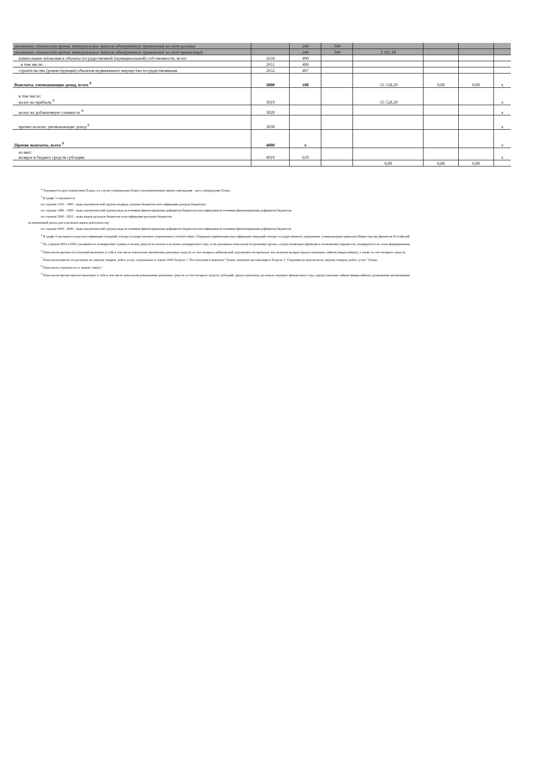| увеличение стоимости прочих материальных запасов однократного применения за счет целевых | | 244 | 349 | | | | |
| увеличение стоимости прочих материальных запасов однократного применения за счет приносящей | | 244 | 349 | 2 161,18 | | | |
| капитальные вложения в объекты государственной (муниципальной) собственности, всего | 2650 | 400 | | | | | |
| в том числе: | 2651 | 406 | | | | | |
| строительство (реконструкция) объектов недвижимого имущества государственными | 2652 | 407 | | | | | |
| Выплаты, уменьшающие доход, всего <sup>8</sup> | 3000 | 100 | | -55 528,20 | 0,00 | 0,00 | x |
| в том числе: налог на прибыль <sup>8</sup> | 3010 | | | -55 528,20 | | | x |
| налог на добавленную стоимость <sup>8</sup> | 3020 | | | | | | x |
| прочие налоги, уменьшающие доход <sup>8</sup> | 3030 | | | | | | x |
| Прочие выплаты, всего <sup>9</sup> | 4000 | x | | | | | x |
| из них: возврат в бюджет средств субсидии | 4010 | 610 | | | | | x |
| | | | | 0,00 | 0,00 | 0,00 | |
<sup>2</sup> Указывается дата подписания Плана, а в случае утверждения Плана уполномоченным лицом учреждения - дата утверждения Плана.
<sup>3</sup> В графе 3 отражаются:
по строкам 1100 - 1900 - коды аналитической группы подвида доходов бюджетов классификации доходов бюджетов;
по строкам 1980 - 1990 - коды аналитической группы вида источников финансирования дефицитов бюджетов классификации источников финансирования дефицитов бюджетов;
по строкам 2000 - 2652 - коды видов расходов бюджетов классификации расходов бюджетов;
на вмененный доход для отдельных видов деятельности);
по строкам 4000 - 4040 - коды аналитической группы вида источников финансирования дефицитов бюджетов классификации источников финансирования дефицитов бюджетов.
<sup>4</sup> В графе 4 указывается код классификации операций сектора государственного управления в соответствии с Порядком применения классификации операций сектора государственного управления, утвержденным приказом Министерства финансов Российской
<sup>5</sup> По строкам 0001 и 0002 указываются планируемые суммы остатков средств на начало и на конец планируемого года, если указанные показатели по решению органа, осуществляющего функции и полномочия учредителя, планируются на этапе формирования
<sup>6</sup> Показатели прочих поступлений включают в себя в том числе показатели увеличения денежных средств за счет возврата дебиторской задолженности прошлых лет, включая возврат предоставленных займов (микрозаймов), а также за счет возврата средств,
<sup>7</sup> Показатели выплат по расходам на закупки товаров, работ, услуг, отраженные в строке 2600 Раздела 1 "Поступления и выплаты" Плана, подлежат детализации в Разделе 2 "Сведения по выплатам на закупку товаров, работ, услуг" Плана.
<sup>8</sup> Показатель отражается со знаком "минус".
<sup>9</sup> Показатели прочих выплат включают в себя в том числе показатели уменьшения денежных средств за счет возврата средств субсидий, предоставленных до начала текущего финансового года, предоставления займов (микрозаймов), размещения автономными